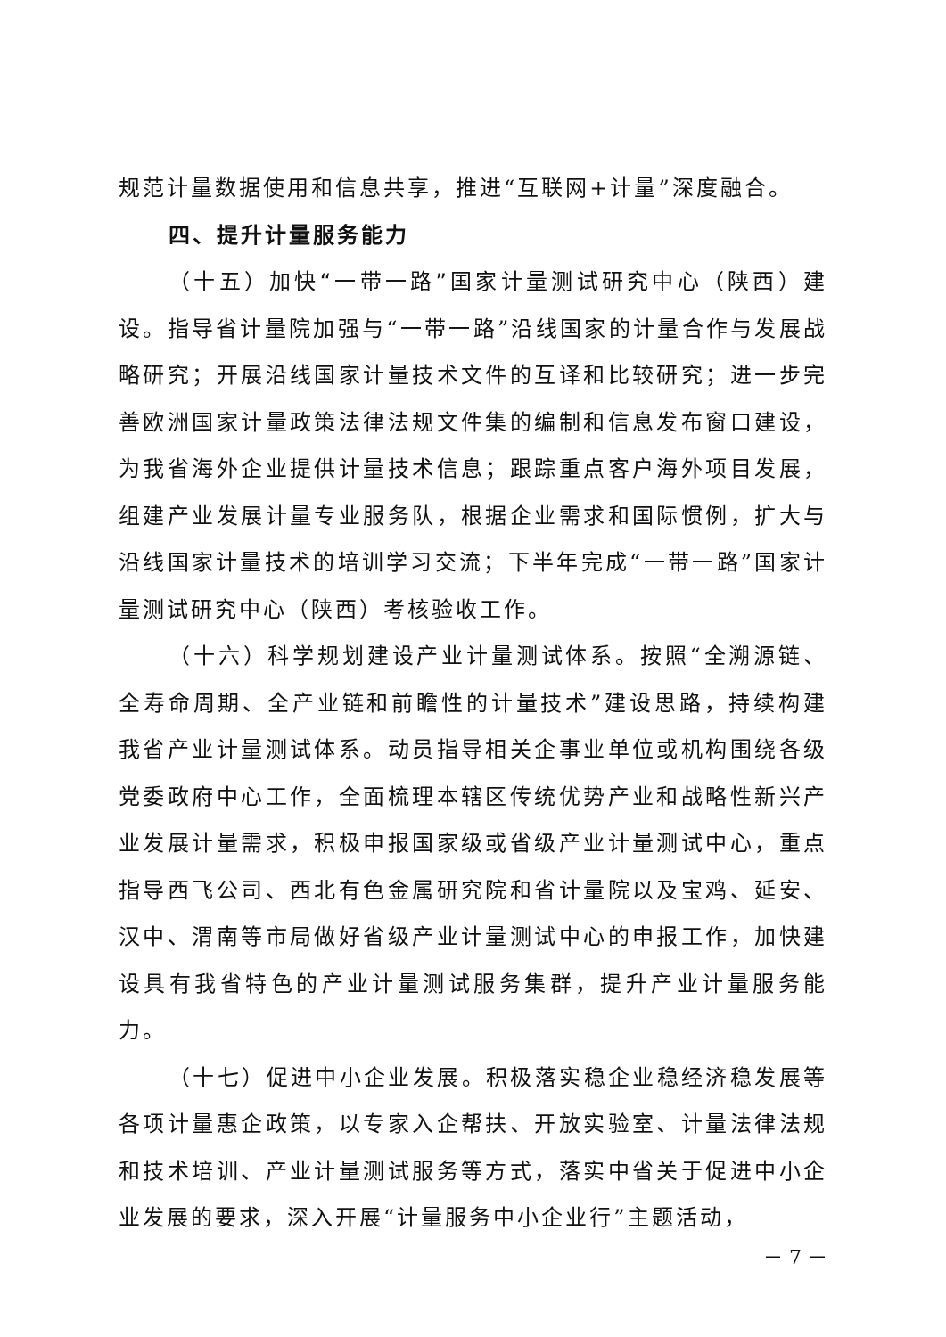规范计量数据使用和信息共享，推进“互联网+计量”深度融合。
四、提升计量服务能力
（十五）加快“一带一路”国家计量测试研究中心（陕西）建设。指导省计量院加强与“一带一路”沿线国家的计量合作与发展战略研究；开展沿线国家计量技术文件的互译和比较研究；进一步完善欧洲国家计量政策法律法规文件集的编制和信息发布窗口建设，为我省海外企业提供计量技术信息；跟踪重点客户海外项目发展，组建产业发展计量专业服务队，根据企业需求和国际惯例，扩大与沿线国家计量技术的培训学习交流；下半年完成“一带一路”国家计量测试研究中心（陕西）考核验收工作。
（十六）科学规划建设产业计量测试体系。按照“全溯源链、全寿命周期、全产业链和前瞻性的计量技术”建设思路，持续构建我省产业计量测试体系。动员指导相关企事业单位或机构围绕各级党委政府中心工作，全面梳理本辖区传统优势产业和战略性新兴产业发展计量需求，积极申报国家级或省级产业计量测试中心，重点指导西飞公司、西北有色金属研究院和省计量院以及宝鸡、延安、汉中、渭南等市局做好省级产业计量测试中心的申报工作，加快建设具有我省特色的产业计量测试服务集群，提升产业计量服务能力。
（十七）促进中小企业发展。积极落实稳企业稳经济稳发展等各项计量惠企政策，以专家入企帮扶、开放实验室、计量法律法规和技术培训、产业计量测试服务等方式，落实中省关于促进中小企业发展的要求，深入开展“计量服务中小企业行”主题活动，
－ 7 －